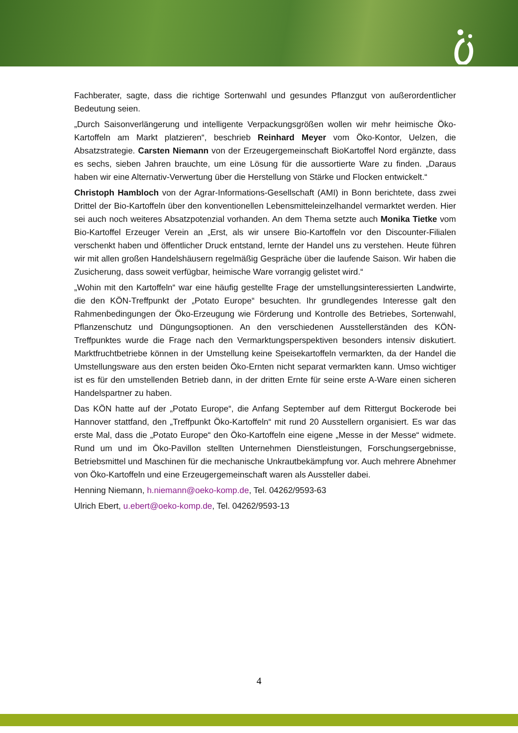Fachberater, sagte, dass die richtige Sortenwahl und gesundes Pflanzgut von außerordentlicher Bedeutung seien.
„Durch Saisonverlängerung und intelligente Verpackungsgrößen wollen wir mehr heimische Öko-Kartoffeln am Markt platzieren“, beschrieb Reinhard Meyer vom Öko-Kontor, Uelzen, die Absatzstrategie. Carsten Niemann von der Erzeugergemeinschaft BioKartoffel Nord ergänzte, dass es sechs, sieben Jahren brauchte, um eine Lösung für die aussortierte Ware zu finden. „Daraus haben wir eine Alternativ-Verwertung über die Herstellung von Stärke und Flocken entwickelt.“
Christoph Hambloch von der Agrar-Informations-Gesellschaft (AMI) in Bonn berichtete, dass zwei Drittel der Bio-Kartoffeln über den konventionellen Lebensmitteleinzelhandel vermarktet werden. Hier sei auch noch weiteres Absatzpotenzial vorhanden. An dem Thema setzte auch Monika Tietke vom Bio-Kartoffel Erzeuger Verein an „Erst, als wir unsere Bio-Kartoffeln vor den Discounter-Filialen verschenkt haben und öffentlicher Druck entstand, lernte der Handel uns zu verstehen. Heute führen wir mit allen großen Handelshäusern regelmäßig Gespräche über die laufende Saison. Wir haben die Zusicherung, dass soweit verfügbar, heimische Ware vorrangig gelistet wird.“
„Wohin mit den Kartoffeln“ war eine häufig gestellte Frage der umstellungsinteressierten Landwirte, die den KÖN-Treffpunkt der „Potato Europe“ besuchten. Ihr grundlegendes Interesse galt den Rahmenbedingungen der Öko-Erzeugung wie Förderung und Kontrolle des Betriebes, Sortenwahl, Pflanzenschutz und Düngungsoptionen. An den verschiedenen Ausstellerständen des KÖN-Treffpunktes wurde die Frage nach den Vermarktungsperspektiven besonders intensiv diskutiert. Marktfruchtbetriebe können in der Umstellung keine Speisekartoffeln vermarkten, da der Handel die Umstellungsware aus den ersten beiden Öko-Ernten nicht separat vermarkten kann. Umso wichtiger ist es für den umstellenden Betrieb dann, in der dritten Ernte für seine erste A-Ware einen sicheren Handelspartner zu haben.
Das KÖN hatte auf der „Potato Europe“, die Anfang September auf dem Rittergut Bockerode bei Hannover stattfand, den „Treffpunkt Öko-Kartoffeln“ mit rund 20 Ausstellern organisiert. Es war das erste Mal, dass die „Potato Europe“ den Öko-Kartoffeln eine eigene „Messe in der Messe“ widmete. Rund um und im Öko-Pavillon stellten Unternehmen Dienstleistungen, Forschungsergebnisse, Betriebsmittel und Maschinen für die mechanische Unkrautbekämpfung vor. Auch mehrere Abnehmer von Öko-Kartoffeln und eine Erzeugergemeinschaft waren als Aussteller dabei.
Henning Niemann, h.niemann@oeko-komp.de, Tel. 04262/9593-63
Ulrich Ebert, u.ebert@oeko-komp.de, Tel. 04262/9593-13
4